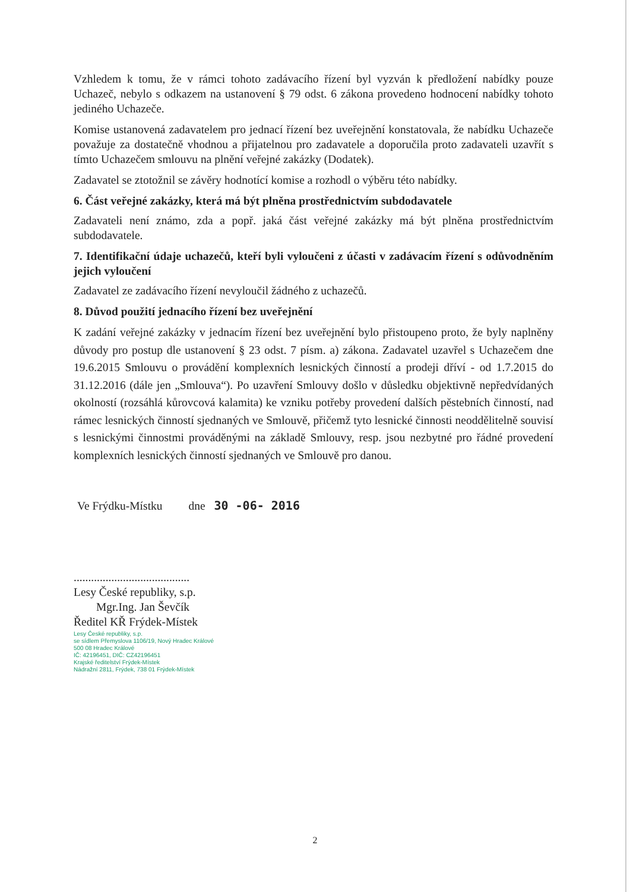Vzhledem k tomu, že v rámci tohoto zadávacího řízení byl vyzván k předložení nabídky pouze Uchazeč, nebylo s odkazem na ustanovení § 79 odst. 6 zákona provedeno hodnocení nabídky tohoto jediného Uchazeče.
Komise ustanovená zadavatelem pro jednací řízení bez uveřejnění konstatovala, že nabídku Uchazeče považuje za dostatečně vhodnou a přijatelnou pro zadavatele a doporučila proto zadavateli uzavřít s tímto Uchazečem smlouvu na plnění veřejné zakázky (Dodatek).
Zadavatel se ztotožnil se závěry hodnotící komise a rozhodl o výběru této nabídky.
6. Část veřejné zakázky, která má být plněna prostřednictvím subdodavatele
Zadavateli není známo, zda a popř. jaká část veřejné zakázky má být plněna prostřednictvím subdodavatele.
7. Identifikační údaje uchazečů, kteří byli vyloučeni z účasti v zadávacím řízení s odůvodněním jejich vyloučení
Zadavatel ze zadávacího řízení nevyloučil žádného z uchazečů.
8. Důvod použití jednacího řízení bez uveřejnění
K zadání veřejné zakázky v jednacím řízení bez uveřejnění bylo přistoupeno proto, že byly naplněny důvody pro postup dle ustanovení § 23 odst. 7 písm. a) zákona. Zadavatel uzavřel s Uchazečem dne 19.6.2015 Smlouvu o provádění komplexních lesnických činností a prodeji dříví - od 1.7.2015 do 31.12.2016 (dále jen „Smlouva“). Po uzavření Smlouvy došlo v důsledku objektivně nepředvídaných okolností (rozsáhlá kůrovcová kalamita) ke vzniku potřeby provedení dalších pěstebních činností, nad rámec lesnických činností sjednaných ve Smlouvě, přičemž tyto lesnické činnosti neoddělitelně souvisí s lesnickými činnostmi prováděnými na základě Smlouvy, resp. jsou nezbytné pro řádné provedení komplexních lesnických činností sjednaných ve Smlouvě pro danou.
Ve Frýdku-Místku dne 30 -06- 2016
........................................
Lesy České republiky, s.p.
Mgr.Ing. Jan Ševčík
Ředitel KŘ Frýdek-Místek
Lesy České republiky, s.p.
se sídlem Přemyslova 1106/19, Nový Hradec Králové
500 08 Hradec Králové
IČ: 42196451, DIČ: CZ42196451
Krajské ředitelství Frýdek-Místek
Nádražní 2811, Frýdek, 738 01 Frýdek-Místek
2